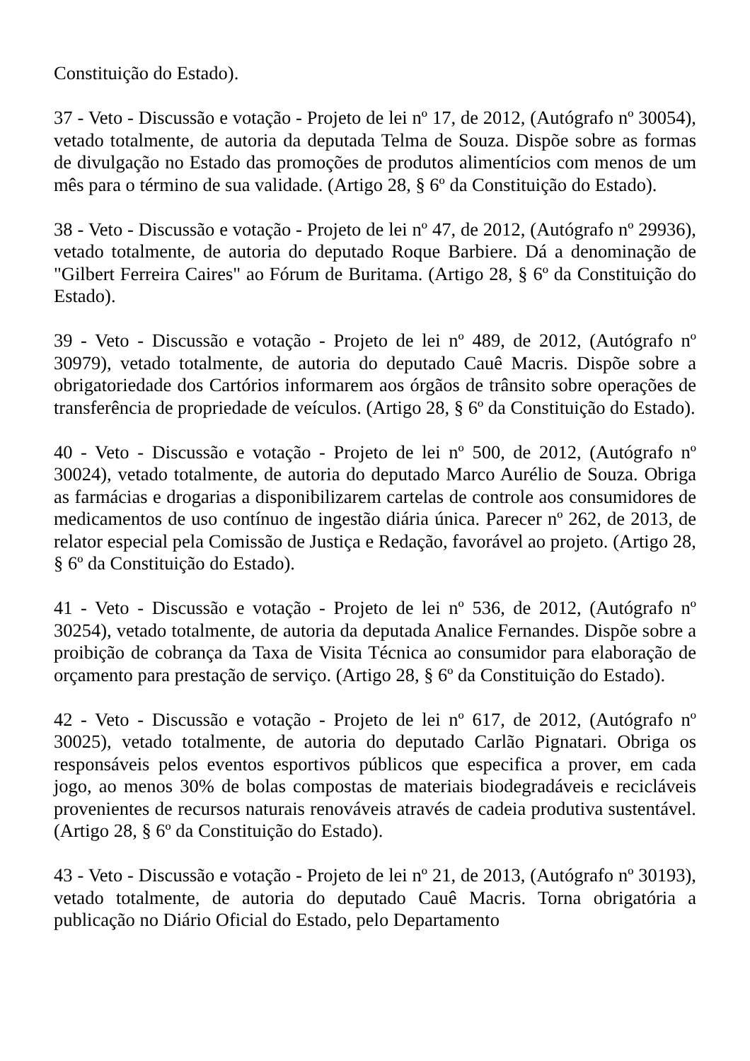Constituição do Estado).
37 - Veto - Discussão e votação - Projeto de lei nº 17, de 2012, (Autógrafo nº 30054), vetado totalmente, de autoria da deputada Telma de Souza. Dispõe sobre as formas de divulgação no Estado das promoções de produtos alimentícios com menos de um mês para o término de sua validade. (Artigo 28, § 6º da Constituição do Estado).
38 - Veto - Discussão e votação - Projeto de lei nº 47, de 2012, (Autógrafo nº 29936), vetado totalmente, de autoria do deputado Roque Barbiere. Dá a denominação de "Gilbert Ferreira Caires" ao Fórum de Buritama. (Artigo 28, § 6º da Constituição do Estado).
39 - Veto - Discussão e votação - Projeto de lei nº 489, de 2012, (Autógrafo nº 30979), vetado totalmente, de autoria do deputado Cauê Macris. Dispõe sobre a obrigatoriedade dos Cartórios informarem aos órgãos de trânsito sobre operações de transferência de propriedade de veículos. (Artigo 28, § 6º da Constituição do Estado).
40 - Veto - Discussão e votação - Projeto de lei nº 500, de 2012, (Autógrafo nº 30024), vetado totalmente, de autoria do deputado Marco Aurélio de Souza. Obriga as farmácias e drogarias a disponibilizarem cartelas de controle aos consumidores de medicamentos de uso contínuo de ingestão diária única. Parecer nº 262, de 2013, de relator especial pela Comissão de Justiça e Redação, favorável ao projeto. (Artigo 28, § 6º da Constituição do Estado).
41 - Veto - Discussão e votação - Projeto de lei nº 536, de 2012, (Autógrafo nº 30254), vetado totalmente, de autoria da deputada Analice Fernandes. Dispõe sobre a proibição de cobrança da Taxa de Visita Técnica ao consumidor para elaboração de orçamento para prestação de serviço. (Artigo 28, § 6º da Constituição do Estado).
42 - Veto - Discussão e votação - Projeto de lei nº 617, de 2012, (Autógrafo nº 30025), vetado totalmente, de autoria do deputado Carlão Pignatari. Obriga os responsáveis pelos eventos esportivos públicos que especifica a prover, em cada jogo, ao menos 30% de bolas compostas de materiais biodegradáveis e recicláveis provenientes de recursos naturais renováveis através de cadeia produtiva sustentável. (Artigo 28, § 6º da Constituição do Estado).
43 - Veto - Discussão e votação - Projeto de lei nº 21, de 2013, (Autógrafo nº 30193), vetado totalmente, de autoria do deputado Cauê Macris. Torna obrigatória a publicação no Diário Oficial do Estado, pelo Departamento